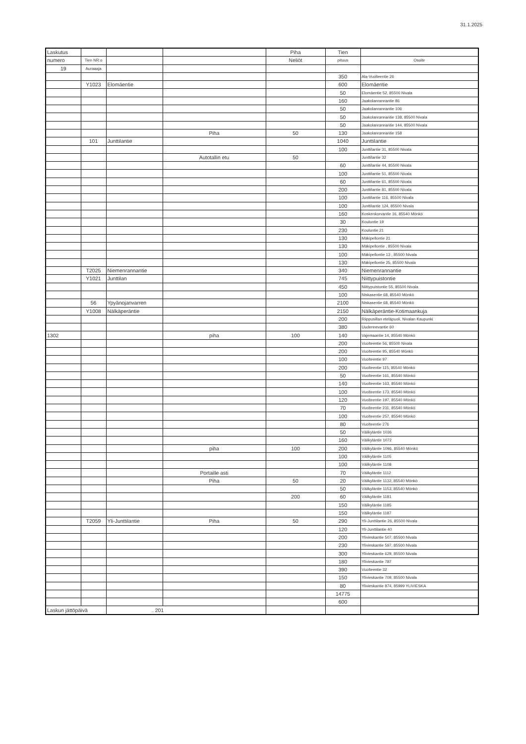31.1.2025
| Laskutus | | | | Piha | Tien | |
| numero | Tien NR:o | | | Neliöt | pituus | Osoite |
| 19 | Auraaaja | | | | | |
| | | | | | 350 | Ala-Vuolteentie 26 |
| | Y1023 | Elomäentie | | | 600 | Elomäentie |
| | | | | | 50 | Elomäentie 52, 85500 Nivala |
| | | | | | 160 | Jaakolanrannantie 86 |
| | | | | | 50 | Jaakolanrannantie 106 |
| | | | | | 50 | Jaakolanrannantie 138, 85500 Nivala |
| | | | | | 50 | Jaakolanrannantie 144, 85500 Nivala |
| | | | Piha | 50 | 130 | Jaakolanrannantie 158 |
| | 101 | Junttilantie | | | 1040 | Junttilantie |
| | | | | | 100 | Junttilantie 31, 85500 Nivala |
| | | | Autotallin etu | 50 | | Junttilantie 32 |
| | | | | | 60 | Junttilantie 44, 85500 Nivala |
| | | | | | 100 | Junttilantie 51, 85500 Nivala |
| | | | | | 60 | Junttilantie 61, 85500 Nivala |
| | | | | | 200 | Junttilantie 81, 85500 Nivala |
| | | | | | 100 | Junttilantie 116, 85500 Nivala |
| | | | | | 100 | Junttilantie 124, 85500 Nivala |
| | | | | | 160 | Koskenkorvantie 16, 85540 Mönkö |
| | | | | | 30 | Kouluntie 19 |
| | | | | | 230 | Kouluntie 21 |
| | | | | | 130 | Mäkipellontie 21 |
| | | | | | 130 | Mäkipellontie , 85500 Nivala |
| | | | | | 100 | Mäkipellontie 13 , 85500 Nivala |
| | | | | | 130 | Mäkipellontie 25, 85500 Nivala |
| | T2025 | Niemenrannantie | | | 340 | Niemenrannantie |
| | Y1021 | Junttilan | | | 745 | Niittypuistontie |
| | | | | | 450 | Niittypuistontie 55, 85500 Nivala |
| | | | | | 100 | Niskasentie 68, 85540 Mönkö |
| | 56 | Ypyänojanvarren | | | 2100 | Niskasentie 68, 85540 Mönkö |
| | Y1008 | Nälkäperäntie | | | 2150 | Nälkäperäntie-Kotimaankuja |
| | | | | | 200 | Riippusillan eteläpuoli, Nivalan Kaupunki |
| | | | | | 380 | Uudennevantie 60 |
| 1302 | | | piha | 100 | 140 | Vajemaantie 14, 85540 Mönkö |
| | | | | | 200 | Vuolteentie 56, 85500 Nivala |
| | | | | | 200 | Vuolteentie 95, 85540 Mönkö |
| | | | | | 100 | Vuolteentie 97 |
| | | | | | 200 | Vuolteentie 115, 85540 Mönkö |
| | | | | | 50 | Vuolteentie 161, 85540 Mönkö |
| | | | | | 140 | Vuolteentie 163, 85540 Mönkö |
| | | | | | 100 | Vuolteentie 173, 85540 Mönkö |
| | | | | | 120 | Vuolteentie 197, 85540 Mönkö |
| | | | | | 70 | Vuolteentie 231, 85540 Mönkö |
| | | | | | 100 | Vuolteentie 257, 85540 Mönkö |
| | | | | | 80 | Vuolteentie 276 |
| | | | | | 50 | Välikyläntie 1036 |
| | | | | | 160 | Välikyläntie 1072 |
| | | | piha | 100 | 200 | Välikyläntie 1096, 85540 Mönkö |
| | | | | | 100 | Välikyläntie 1105 |
| | | | | | 100 | Välikyläntie 1108 |
| | | | Portaille asti | | 70 | Välikyläntie 1112 |
| | | | Piha | 50 | 20 | Välikyläntie 1132, 85540 Mönkö |
| | | | | | 50 | Välikyläntie 1153, 85540 Mönkö |
| | | | | 200 | 60 | Välikyläntie 1181 |
| | | | | | 150 | Välikyläntie 1185 |
| | | | | | 150 | Välikyläntie 1187 |
| | T2059 | Yli-Junttilantie | Piha | 50 | 290 | Yli-Junttilantie 26, 85500 Nivala |
| | | | | | 120 | Yli-Junttilantie 40 |
| | | | | | 200 | Ylivieskantie 507, 85500 Nivala |
| | | | | | 230 | Ylivieskantie 597, 85500 Nivala |
| | | | | | 300 | Ylivieskantie 629, 85500 Nivala |
| | | | | | 180 | Ylivieskantie 787 |
| | | | | | 390 | Vuolteentie 32 |
| | | | | | 150 | Ylivieskantie 709, 85500 Nivala |
| | | | | | 80 | Ylivieskantie 874, 85999 YLIVIESKA |
| | | | | | 14775 | |
| | | | | | 600 | |
| Laskun jättöpäivä | | . 201 | | | | |